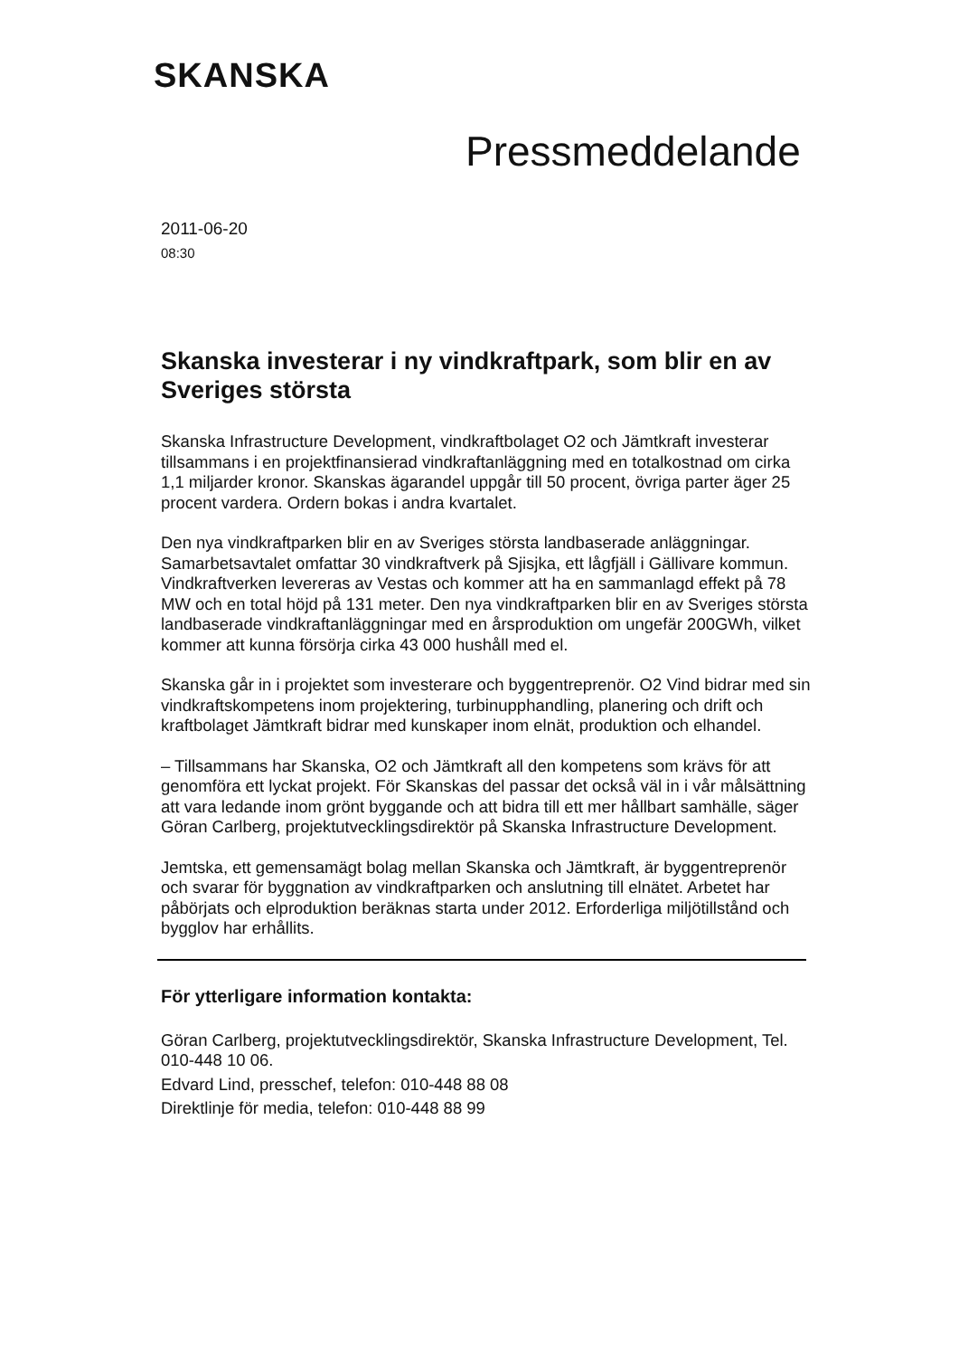SKANSKA
Pressmeddelande
2011-06-20
08:30
Skanska investerar i ny vindkraftpark, som blir en av Sveriges största
Skanska Infrastructure Development, vindkraftbolaget O2 och Jämtkraft investerar tillsammans i en projektfinansierad vindkraftanläggning med en totalkostnad om cirka 1,1 miljarder kronor. Skanskas ägarandel uppgår till 50 procent, övriga parter äger 25 procent vardera. Ordern bokas i andra kvartalet.
Den nya vindkraftparken blir en av Sveriges största landbaserade anläggningar. Samarbetsavtalet omfattar 30 vindkraftverk på Sjisjka, ett lågfjäll i Gällivare kommun. Vindkraftverken levereras av Vestas och kommer att ha en sammanlagd effekt på 78 MW och en total höjd på 131 meter. Den nya vindkraftparken blir en av Sveriges största landbaserade vindkraftanläggningar med en årsproduktion om ungefär 200GWh, vilket kommer att kunna försörja cirka 43 000 hushåll med el.
Skanska går in i projektet som investerare och byggentreprenör. O2 Vind bidrar med sin vindkraftskompetens inom projektering, turbinupphandling, planering och drift och kraftbolaget Jämtkraft bidrar med kunskaper inom elnät, produktion och elhandel.
– Tillsammans har Skanska, O2 och Jämtkraft all den kompetens som krävs för att genomföra ett lyckat projekt. För Skanskas del passar det också väl in i vår målsättning att vara ledande inom grönt byggande och att bidra till ett mer hållbart samhälle, säger Göran Carlberg, projektutvecklingsdirektör på Skanska Infrastructure Development.
Jemtska, ett gemensamägt bolag mellan Skanska och Jämtkraft, är byggentreprenör och svarar för byggnation av vindkraftparken och anslutning till elnätet. Arbetet har påbörjats och elproduktion beräknas starta under 2012. Erforderliga miljötillstånd och bygglov har erhållits.
För ytterligare information kontakta:
Göran Carlberg, projektutvecklingsdirektör, Skanska Infrastructure Development, Tel. 010-448 10 06.
Edvard Lind, presschef, telefon: 010-448 88 08
Direktlinje för media, telefon: 010-448 88 99